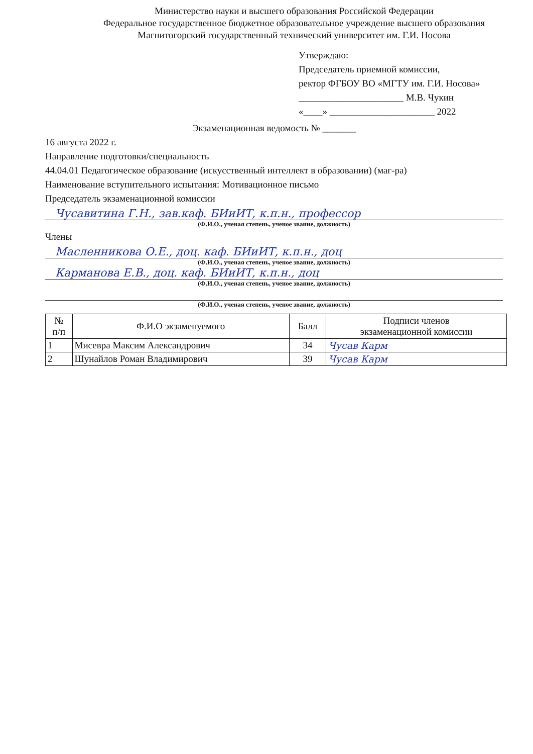Министерство науки и высшего образования Российской Федерации
Федеральное государственное бюджетное образовательное учреждение высшего образования
Магнитогорский государственный технический университет им. Г.И. Носова
Утверждаю:
Председатель приемной комиссии,
ректор ФГБОУ ВО «МГТУ им. Г.И. Носова»
______________________ М.В. Чукин
«____» ______________________ 2022
Экзаменационная ведомость № _______
16 августа 2022 г.
Направление подготовки/специальность
44.04.01 Педагогическое образование (искусственный интеллект в образовании) (маг-ра)
Наименование вступительного испытания: Мотивационное письмо
Председатель экзаменационной комиссии
Чусавитина Г.Н., зав.каф. БИиИТ, к.п.н., профессор
(Ф.И.О., ученая степень, ученое звание, должность)
Члены
Масленникова О.Е., доц. каф. БИиИТ, к.п.н., доц
(Ф.И.О., ученая степень, ученое звание, должность)
Карманова Е.В., доц. каф. БИиИТ, к.п.н., доц
(Ф.И.О., ученая степень, ученое звание, должность)
(Ф.И.О., ученая степень, ученое звание, должность)
| № п/п | Ф.И.О экзаменуемого | Балл | Подписи членов экзаменационной комиссии |
| --- | --- | --- | --- |
| 1 | Мисевра Максим Александрович | 34 | Чусав Карм |
| 2 | Шунайлов Роман Владимирович | 39 | Чусав Карм |